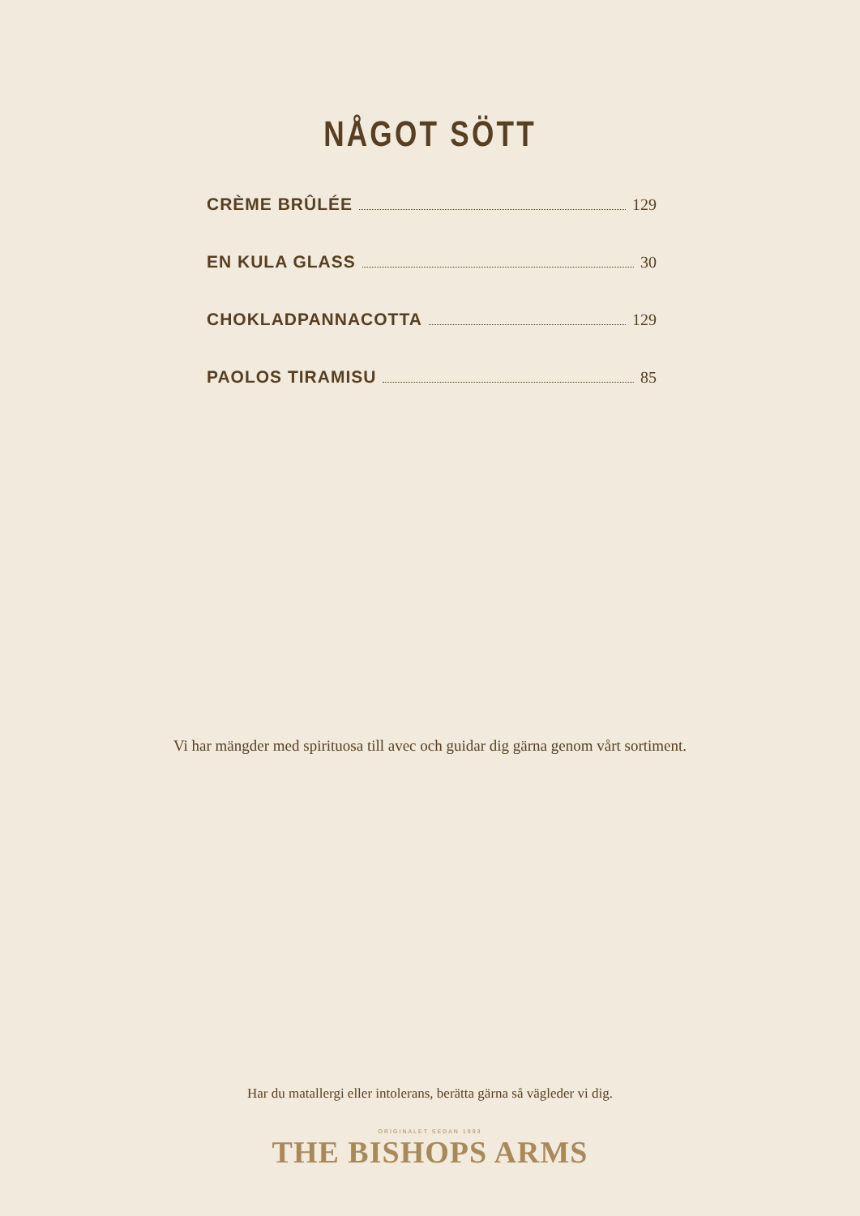NÅGOT SÖTT
CRÈME BRÛLÉE 129
EN KULA GLASS 30
CHOKLADPANNACOTTA 129
PAOLOS TIRAMISU 85
Vi har mängder med spirituosa till avec och guidar dig gärna genom vårt sortiment.
Har du matallergi eller intolerans, berätta gärna så vägleder vi dig.
ORIGINALET SEDAN 1993
THE BISHOPS ARMS